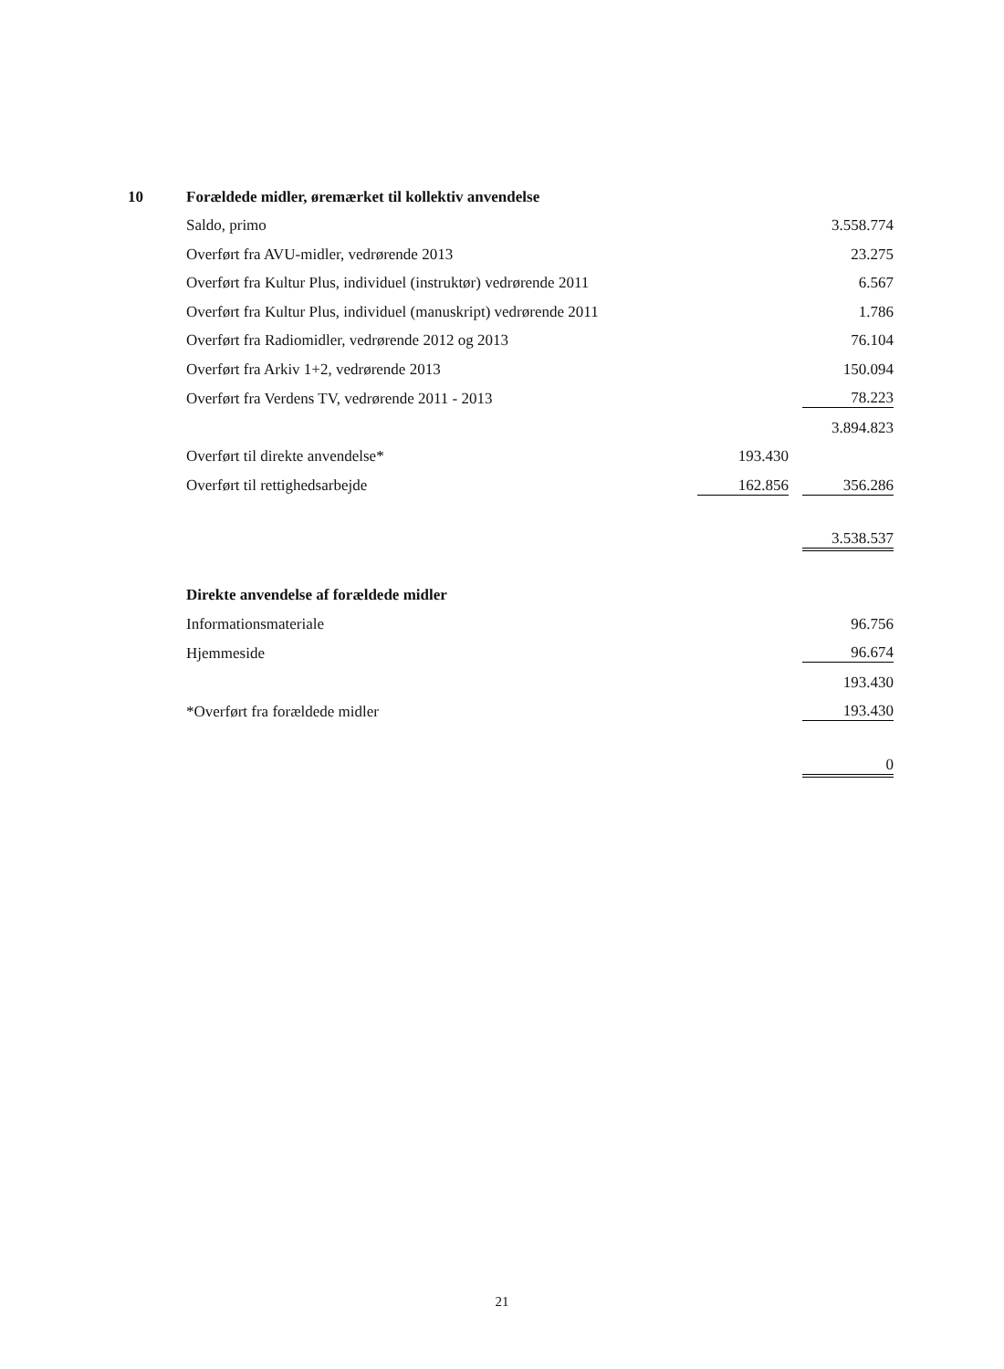| 10 | Forældede midler, øremærket til kollektiv anvendelse | | | |
| | Saldo, primo | | | 3.558.774 |
| | Overført fra AVU-midler, vedrørende 2013 | | | 23.275 |
| | Overført fra Kultur Plus, individuel (instruktør) vedrørende 2011 | | | 6.567 |
| | Overført fra Kultur Plus, individuel (manuskript) vedrørende 2011 | | | 1.786 |
| | Overført fra Radiomidler, vedrørende 2012 og 2013 | | | 76.104 |
| | Overført fra Arkiv 1+2, vedrørende 2013 | | | 150.094 |
| | Overført fra Verdens TV, vedrørende 2011 - 2013 | | | 78.223 |
| | | | | 3.894.823 |
| | Overført til direkte anvendelse* | 193.430 | | |
| | Overført til rettighedsarbejde | 162.856 | | 356.286 |
| | | | | 3.538.537 |
| | Direkte anvendelse af forældede midler | | | |
| | Informationsmateriale | | | 96.756 |
| | Hjemmeside | | | 96.674 |
| | | | | 193.430 |
| | *Overført fra forældede midler | | | 193.430 |
| | | | | 0 |
21